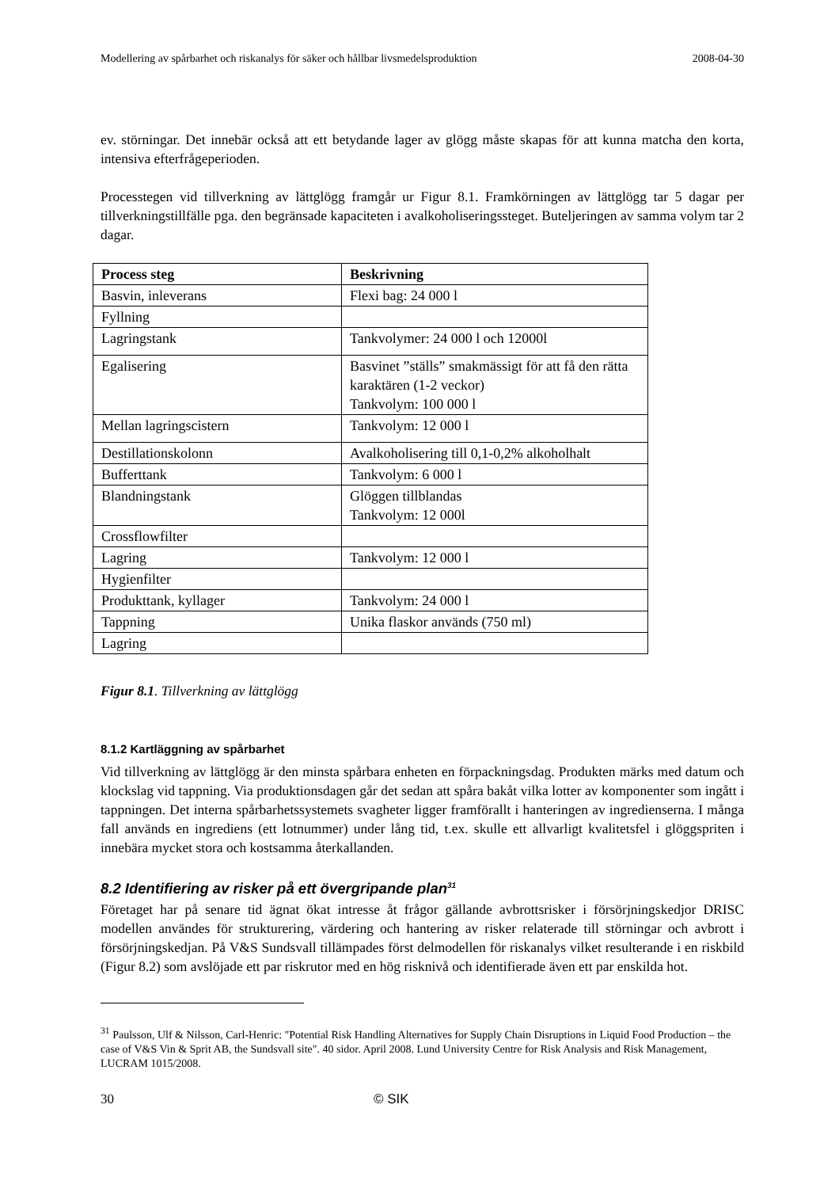Modellering av spårbarhet och riskanalys för säker och hållbar livsmedelsproduktion 2008-04-30
ev. störningar. Det innebär också att ett betydande lager av glögg måste skapas för att kunna matcha den korta, intensiva efterfrågeperioden.
Processtegen vid tillverkning av lättglögg framgår ur Figur 8.1. Framkörningen av lättglögg tar 5 dagar per tillverkningstillfälle pga. den begränsade kapaciteten i avalkoholiseringssteget. Buteljeringen av samma volym tar 2 dagar.
| Process steg | Beskrivning |
| --- | --- |
| Basvin, inleverans | Flexi bag: 24 000 l |
| Fyllning | |
| Lagringstank | Tankvolymer: 24 000 l och 12000l |
| Egalisering | Basvinet ”ställs” smakmässigt för att få den rätta karaktären (1-2 veckor) Tankvolym: 100 000 l |
| Mellan lagringscistern | Tankvolym: 12 000 l |
| Destillationskolonn | Avalkoholisering till 0,1-0,2% alkoholhalt |
| Bufferttank | Tankvolym: 6 000 l |
| Blandningstank | Glöggen tillblandas Tankvolym: 12 000l |
| Crossflowfilter | |
| Lagring | Tankvolym: 12 000 l |
| Hygienfilter | |
| Produkttank, kyllager | Tankvolym: 24 000 l |
| Tappning | Unika flaskor används (750 ml) |
| Lagring | |
Figur 8.1. Tillverkning av lättglögg
8.1.2 Kartläggning av spårbarhet
Vid tillverkning av lättglögg är den minsta spårbara enheten en förpackningsdag. Produkten märks med datum och klockslag vid tappning. Via produktionsdagen går det sedan att spåra bakåt vilka lotter av komponenter som ingått i tappningen. Det interna spårbarhetssystemets svagheter ligger framförallt i hanteringen av ingredienserna. I många fall används en ingrediens (ett lotnummer) under lång tid, t.ex. skulle ett allvarligt kvalitetsfel i glöggspriten i innebära mycket stora och kostsamma återkallanden.
8.2 Identifiering av risker på ett övergripande plan<sup>31</sup>
Företaget har på senare tid ägnat ökat intresse åt frågor gällande avbrottsrisker i försörjningskedjor DRISC modellen användes för strukturering, värdering och hantering av risker relaterade till störningar och avbrott i försörjningskedjan. På V&S Sundsvall tillämpades först delmodellen för riskanalys vilket resulterande i en riskbild (Figur 8.2) som avslöjade ett par riskrutor med en hög risknivå och identifierade även ett par enskilda hot.
<sup>31</sup> Paulsson, Ulf & Nilsson, Carl-Henric: "Potential Risk Handling Alternatives for Supply Chain Disruptions in Liquid Food Production – the case of V&S Vin & Sprit AB, the Sundsvall site". 40 sidor. April 2008. Lund University Centre for Risk Analysis and Risk Management, LUCRAM 1015/2008.
30 © SIK